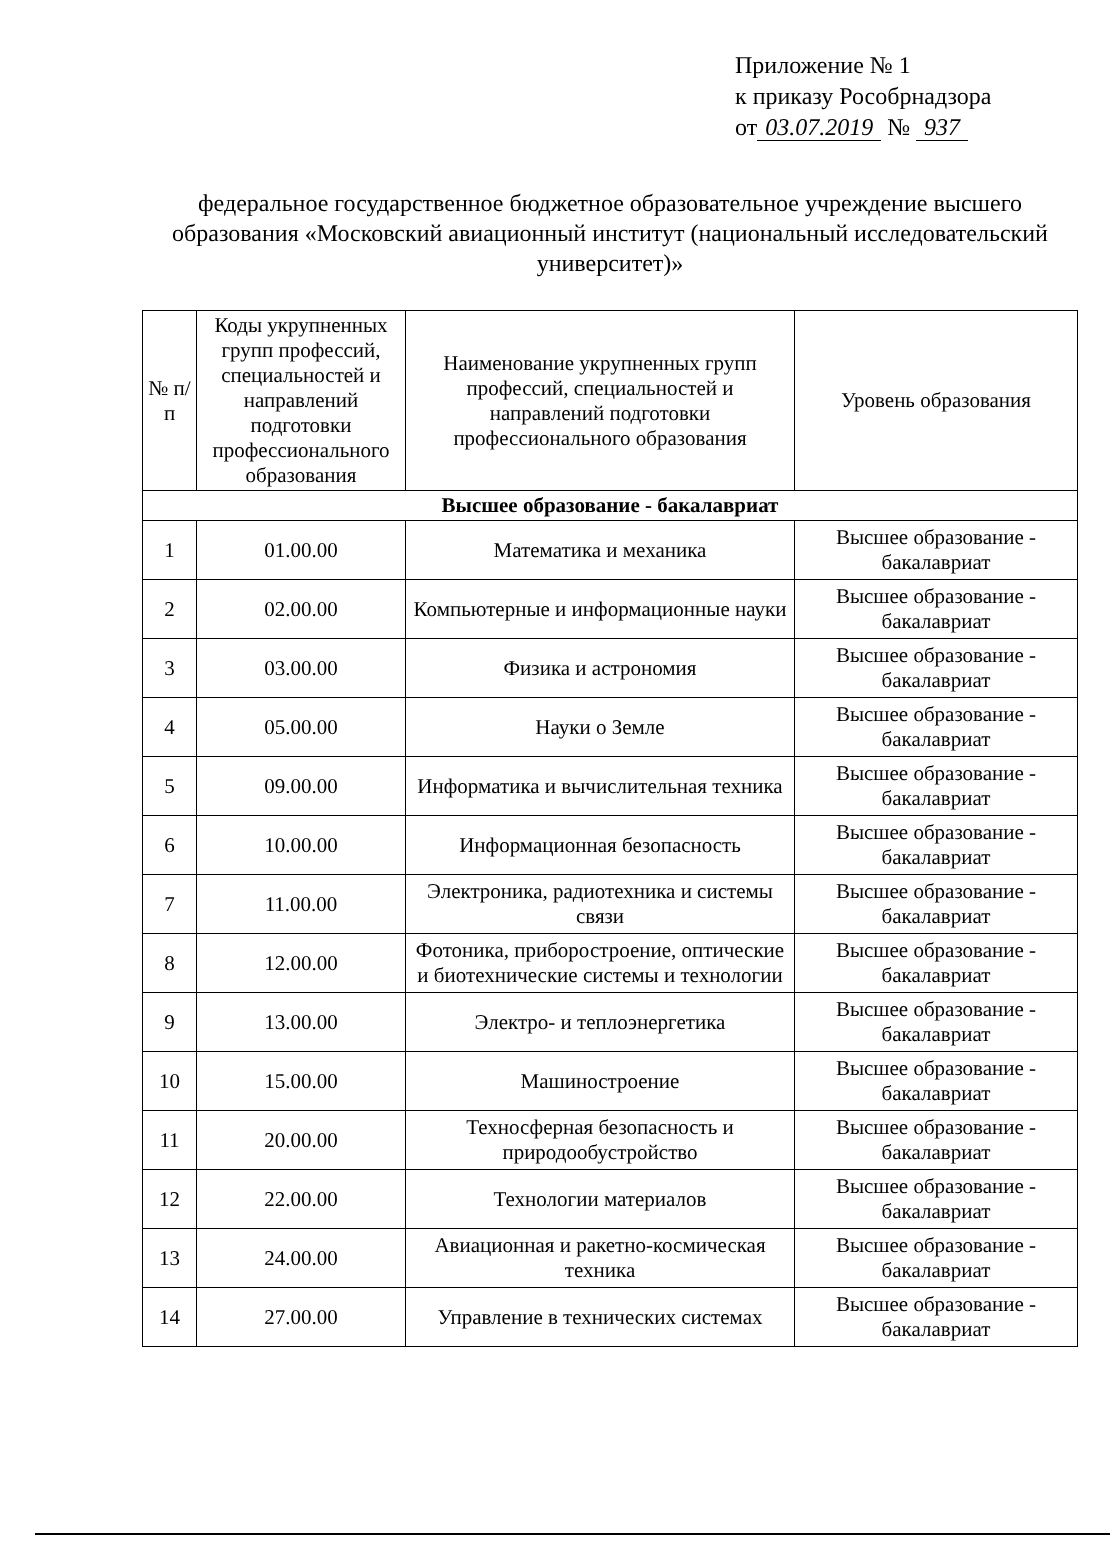Приложение № 1
к приказу Рособрнадзора
от 03.07.2019 № 937
федеральное государственное бюджетное образовательное учреждение высшего образования «Московский авиационный институт (национальный исследовательский университет)»
| № п/п | Коды укрупненных групп профессий, специальностей и направлений подготовки профессионального образования | Наименование укрупненных групп профессий, специальностей и направлений подготовки профессионального образования | Уровень образования |
| --- | --- | --- | --- |
| Высшее образование - бакалавриат | | | |
| 1 | 01.00.00 | Математика и механика | Высшее образование - бакалавриат |
| 2 | 02.00.00 | Компьютерные и информационные науки | Высшее образование - бакалавриат |
| 3 | 03.00.00 | Физика и астрономия | Высшее образование - бакалавриат |
| 4 | 05.00.00 | Науки о Земле | Высшее образование - бакалавриат |
| 5 | 09.00.00 | Информатика и вычислительная техника | Высшее образование - бакалавриат |
| 6 | 10.00.00 | Информационная безопасность | Высшее образование - бакалавриат |
| 7 | 11.00.00 | Электроника, радиотехника и системы связи | Высшее образование - бакалавриат |
| 8 | 12.00.00 | Фотоника, приборостроение, оптические и биотехнические системы и технологии | Высшее образование - бакалавриат |
| 9 | 13.00.00 | Электро- и теплоэнергетика | Высшее образование - бакалавриат |
| 10 | 15.00.00 | Машиностроение | Высшее образование - бакалавриат |
| 11 | 20.00.00 | Техносферная безопасность и природообустройство | Высшее образование - бакалавриат |
| 12 | 22.00.00 | Технологии материалов | Высшее образование - бакалавриат |
| 13 | 24.00.00 | Авиационная и ракетно-космическая техника | Высшее образование - бакалавриат |
| 14 | 27.00.00 | Управление в технических системах | Высшее образование - бакалавриат |